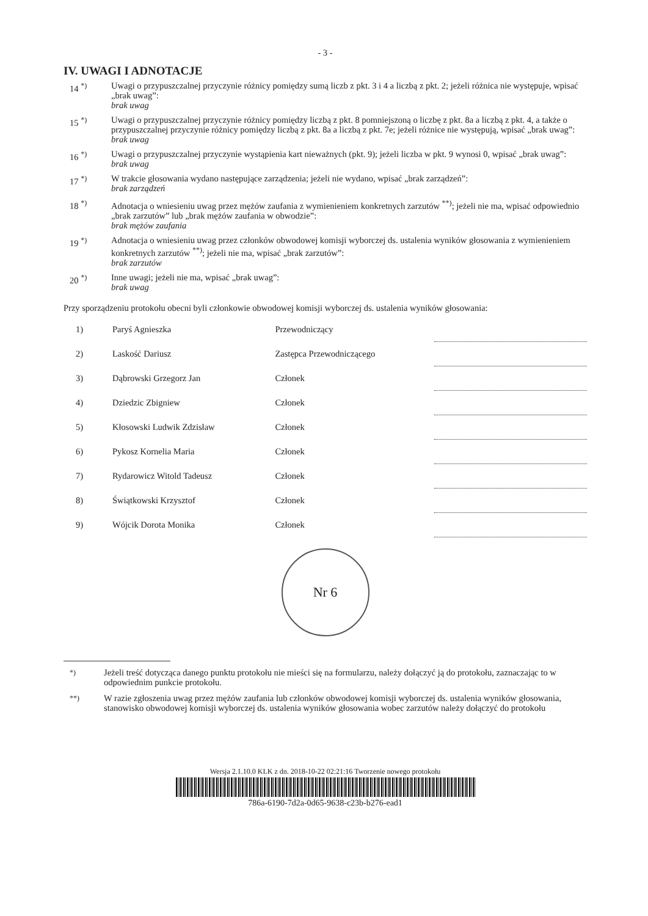- 3 -
IV. UWAGI I ADNOTACJE
14 <sup>*)</sup> Uwagi o przypuszczalnej przyczynie różnicy pomiędzy sumą liczb z pkt. 3 i 4 a liczbą z pkt. 2; jeżeli różnica nie występuje, wpisać „brak uwag”:
brak uwag
15 <sup>*)</sup> Uwagi o przypuszczalnej przyczynie różnicy pomiędzy liczbą z pkt. 8 pomniejszoną o liczbę z pkt. 8a a liczbą z pkt. 4, a także o przypuszczalnej przyczynie różnicy pomiędzy liczbą z pkt. 8a a liczbą z pkt. 7e; jeżeli różnice nie występują, wpisać „brak uwag”:
brak uwag
16 <sup>*)</sup> Uwagi o przypuszczalnej przyczynie wystąpienia kart nieważnych (pkt. 9); jeżeli liczba w pkt. 9 wynosi 0, wpisać „brak uwag”:
brak uwag
17 <sup>*)</sup> W trakcie głosowania wydano następujące zarządzenia; jeżeli nie wydano, wpisać „brak zarządzeń”:
brak zarządzeń
18 <sup>*)</sup> Adnotacja o wniesieniu uwag przez mężów zaufania z wymienieniem konkretnych zarzutów <sup>**)</sup>; jeżeli nie ma, wpisać odpowiednio „brak zarzutów” lub „brak mężów zaufania w obwodzie”:
brak mężów zaufania
19 <sup>*)</sup> Adnotacja o wniesieniu uwag przez członków obwodowej komisji wyborczej ds. ustalenia wyników głosowania z wymienieniem konkretnych zarzutów <sup>**)</sup>; jeżeli nie ma, wpisać „brak zarzutów”:
brak zarzutów
20 <sup>*)</sup> Inne uwagi; jeżeli nie ma, wpisać „brak uwag”:
brak uwag
Przy sporządzeniu protokołu obecni byli członkowie obwodowej komisji wyborczej ds. ustalenia wyników głosowania:
| 1) | Paryś Agnieszka | Przewodniczący | |
| 2) | Laskość Dariusz | Zastępca Przewodniczącego | |
| 3) | Dąbrowski Grzegorz Jan | Członek | |
| 4) | Dziedzic Zbigniew | Członek | |
| 5) | Kłosowski Ludwik Zdzisław | Członek | |
| 6) | Pykosz Kornelia Maria | Członek | |
| 7) | Rydarowicz Witold Tadeusz | Członek | |
| 8) | Świątkowski Krzysztof | Członek | |
| 9) | Wójcik Dorota Monika | Członek | |
Nr 6
<sup>*)</sup> Jeżeli treść dotycząca danego punktu protokołu nie mieści się na formularzu, należy dołączyć ją do protokołu, zaznaczając to w odpowiednim punkcie protokołu.
<sup>**)</sup> W razie zgłoszenia uwag przez mężów zaufania lub członków obwodowej komisji wyborczej ds. ustalenia wyników głosowania, stanowisko obwodowej komisji wyborczej ds. ustalenia wyników głosowania wobec zarzutów należy dołączyć do protokołu
Wersja 2.1.10.0 KLK z dn. 2018-10-22 02:21:16 Tworzenie nowego protokołu
786a-6190-7d2a-0d65-9638-c23b-b276-ead1